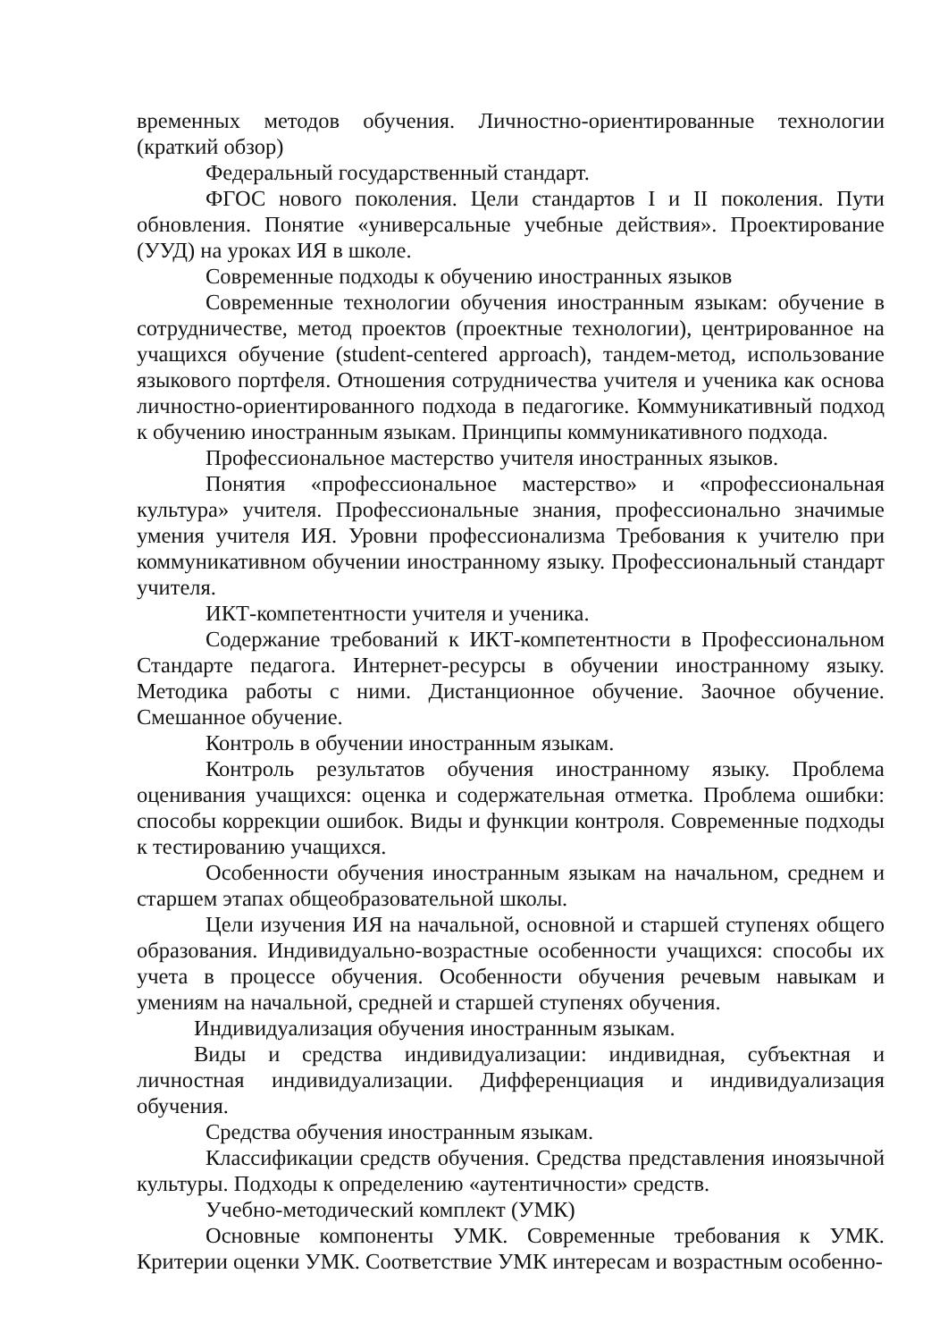временных методов обучения. Личностно-ориентированные технологии (краткий обзор)
Федеральный государственный стандарт.
ФГОС нового поколения. Цели стандартов I и II поколения. Пути обновления. Понятие «универсальные учебные действия». Проектирование (УУД) на уроках ИЯ в школе.
Современные подходы к обучению иностранных языков
Современные технологии обучения иностранным языкам: обучение в сотрудничестве, метод проектов (проектные технологии), центрированное на учащихся обучение (student-centered approach), тандем-метод, использование языкового портфеля. Отношения сотрудничества учителя и ученика как основа личностно-ориентированного подхода в педагогике. Коммуникативный подход к обучению иностранным языкам. Принципы коммуникативного подхода.
Профессиональное мастерство учителя иностранных языков.
Понятия «профессиональное мастерство» и «профессиональная культура» учителя. Профессиональные знания, профессионально значимые умения учителя ИЯ. Уровни профессионализма Требования к учителю при коммуникативном обучении иностранному языку. Профессиональный стандарт учителя.
ИКТ-компетентности учителя и ученика.
Содержание требований к ИКТ-компетентности в Профессиональном Стандарте педагога. Интернет-ресурсы в обучении иностранному языку. Методика работы с ними. Дистанционное обучение. Заочное обучение. Смешанное обучение.
Контроль в обучении иностранным языкам.
Контроль результатов обучения иностранному языку. Проблема оценивания учащихся: оценка и содержательная отметка. Проблема ошибки: способы коррекции ошибок. Виды и функции контроля. Современные подходы к тестированию учащихся.
Особенности обучения иностранным языкам на начальном, среднем и старшем этапах общеобразовательной школы.
Цели изучения ИЯ на начальной, основной и старшей ступенях общего образования. Индивидуально-возрастные особенности учащихся: способы их учета в процессе обучения. Особенности обучения речевым навыкам и умениям на начальной, средней и старшей ступенях обучения.
Индивидуализация обучения иностранным языкам.
Виды и средства индивидуализации: индивидная, субъектная и личностная индивидуализации. Дифференциация и индивидуализация обучения.
Средства обучения иностранным языкам.
Классификации средств обучения. Средства представления иноязычной культуры. Подходы к определению «аутентичности» средств.
Учебно-методический комплект (УМК)
Основные компоненты УМК. Современные требования к УМК. Критерии оценки УМК. Соответствие УМК интересам и возрастным особенно-